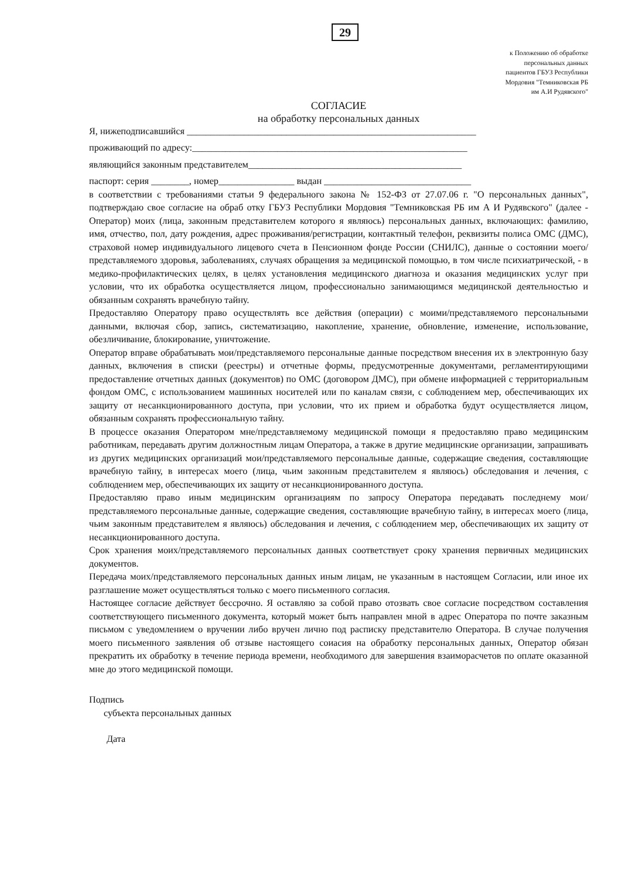29
к Положению об обработке
персональных данных
пациентов ГБУЗ Республики
Мордовия "Темниковская РБ
им А.И Рудявского"
СОГЛАСИЕ
на обработку персональных данных
Я, нижеподписавшийся _____________________________________________________________
проживающий по адресу:__________________________________________________________
являющийся законным представителем_____________________________________________
паспорт: серия ________, номер________________ выдан _______________________________
в соответствии с требованиями статьи 9 федерального закона № 152-ФЗ от 27.07.06 г. "О персональных данных", подтверждаю свое согласие на обраб отку ГБУЗ Республики Мордовия "Темниковская РБ им А И Рудявского" (далее - Оператор) моих (лица, законным представителем которого я являюсь) персональных данных, включающих: фамилию, имя, отчество, пол, дату рождения, адрес проживания/регистрации, контактный телефон, реквизиты полиса ОМС (ДМС), страховой номер индивидуального лицевого счета в Пенсионном фонде России (СНИЛС), данные о состоянии моего/представляемого здоровья, заболеваниях, случаях обращения за медицинской помощью, в том числе психиатрической, - в медико-профилактических целях, в целях установления медицинского диагноза и оказания медицинских услуг при условии, что их обработка осуществляется лицом, профессионально занимающимся медицинской деятельностью и обязанным сохранять врачебную тайну.
Предоставляю Оператору право осуществлять все действия (операции) с моими/представляемого персональными данными, включая сбор, запись, систематизацию, накопление, хранение, обновление, изменение, использование, обезличивание, блокирование, уничтожение.
Оператор вправе обрабатывать мои/представляемого персональные данные посредством внесения их в электронную базу данных, включения в списки (реестры) и отчетные формы, предусмотренные документами, регламентирующими предоставление отчетных данных (документов) по ОМС (договором ДМС), при обмене информацией с территориальным фондом ОМС, с использованием машинных носителей или по каналам связи, с соблюдением мер, обеспечивающих их защиту от несанкционированного доступа, при условии, что их прием и обработка будут осуществляется лицом, обязанным сохранять профессиональную тайну.
В процессе оказания Оператором мне/представляемому медицинской помощи я предоставляю право медицинским работникам, передавать другим должностным лицам Оператора, а также в другие медицинские организации, запрашивать из других медицинских организаций мои/представляемого персональные данные, содержащие сведения, составляющие врачебную тайну, в интересах моего (лица, чьим законным представителем я являюсь) обследования и лечения, с соблюдением мер, обеспечивающих их защиту от несанкционированного доступа.
Предоставляю право иным медицинским организациям по запросу Оператора передавать последнему мои/представляемого персональные данные, содержащие сведения, составляющие врачебную тайну, в интересах моего (лица, чьим законным представителем я являюсь) обследования и лечения, с соблюдением мер, обеспечивающих их защиту от несанкционированного доступа.
Срок хранения моих/представляемого персональных данных соответствует сроку хранения первичных медицинских документов.
Передача моих/представляемого персональных данных иным лицам, не указанным в настоящем Согласии, или иное их разглашение может осуществляться только с моего письменного согласия.
Настоящее согласие действует бессрочно. Я оставляю за собой право отозвать свое согласие посредством составления соответствующего письменного документа, который может быть направлен мной в адрес Оператора по почте заказным письмом с уведомлением о вручении либо вручен лично под расписку представителю Оператора. В случае получения моего письменного заявления об отзыве настоящего соиасия на обработку персональных данных, Оператор обязан прекратить их обработку в течение периода времени, необходимого для завершения взаиморасчетов по оплате оказанной мне до этого медицинской помощи.
Подпись
субъекта персональных данных
Дата